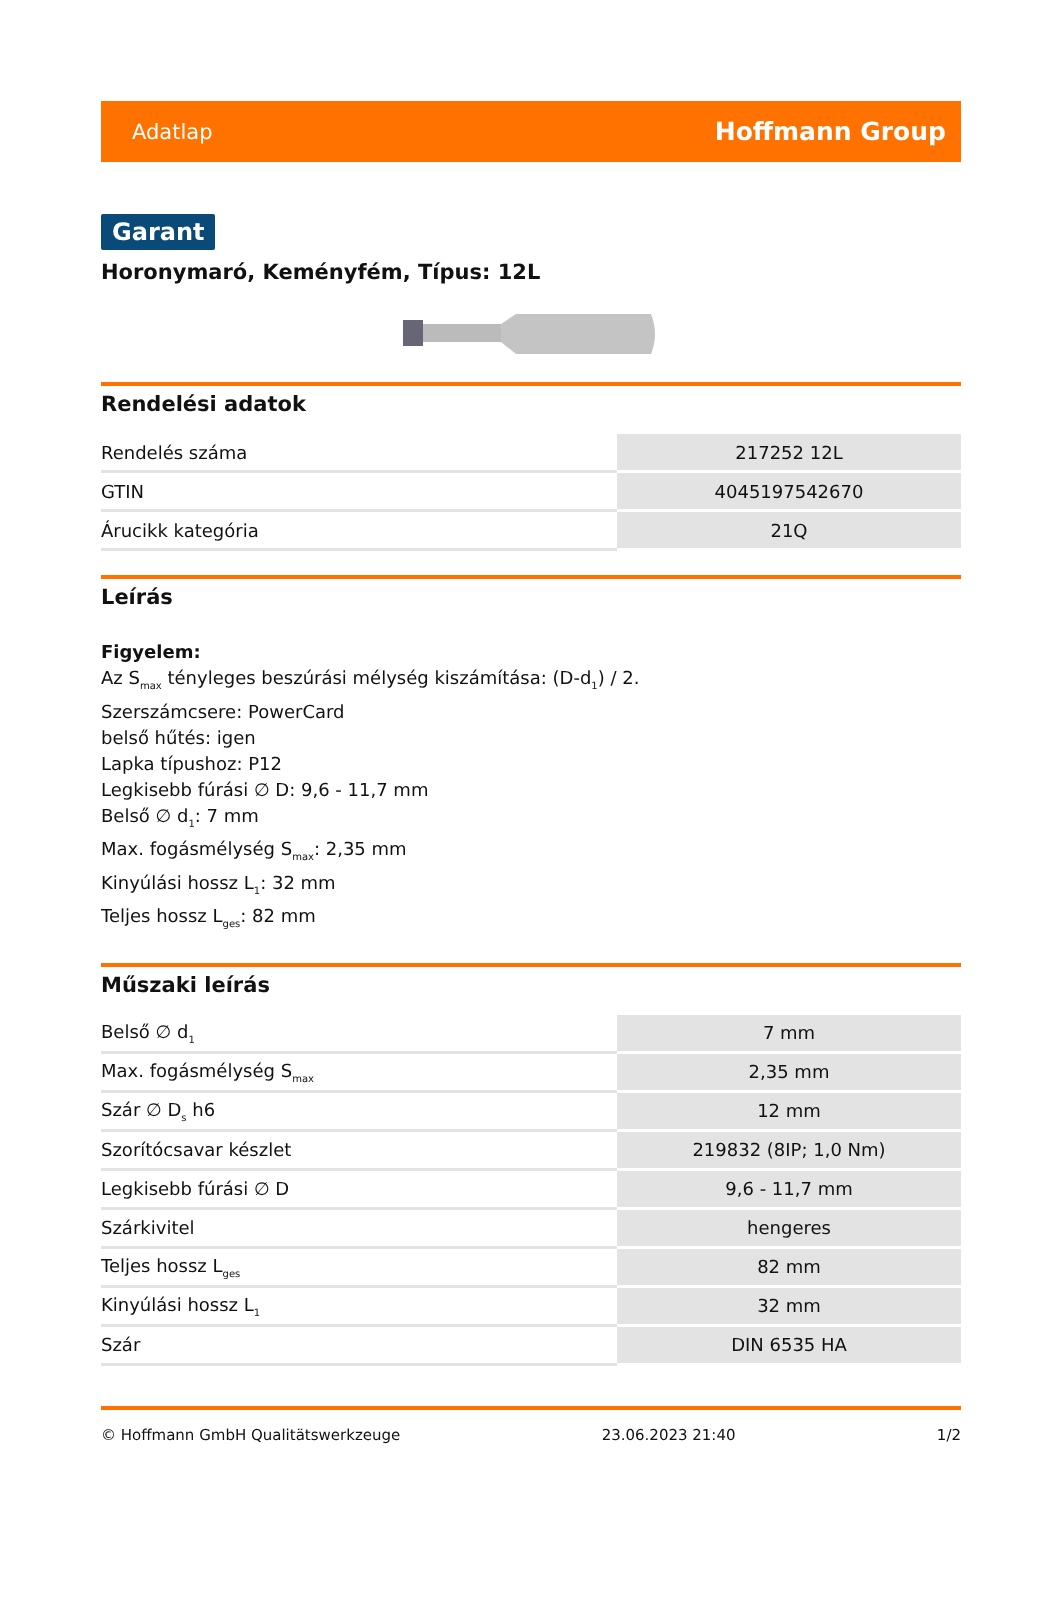Adatlap Hoffmann Group
Garant
Horonymaró, Keményfém, Típus: 12L
Rendelési adatok
| Rendelés száma | 217252 12L |
| GTIN | 4045197542670 |
| Árucikk kategória | 21Q |
Leírás
Figyelem:
Az S<sub>max</sub> tényleges beszúrási mélység kiszámítása: (D-d<sub>1</sub>) / 2.
Szerszámcsere: PowerCard
belső hűtés: igen
Lapka típushoz: P12
Legkisebb fúrási ∅ D: 9,6 - 11,7 mm
Belső ∅ d<sub>1</sub>: 7 mm
Max. fogásmélység S<sub>max</sub>: 2,35 mm
Kinyúlási hossz L<sub>1</sub>: 32 mm
Teljes hossz L<sub>ges</sub>: 82 mm
Műszaki leírás
| Belső ∅ d<sub>1</sub> | 7 mm |
| Max. fogásmélység S<sub>max</sub> | 2,35 mm |
| Szár ∅ D<sub>s</sub> h6 | 12 mm |
| Szorítócsavar készlet | 219832 (8IP; 1,0 Nm) |
| Legkisebb fúrási ∅ D | 9,6 - 11,7 mm |
| Szárkivitel | hengeres |
| Teljes hossz L<sub>ges</sub> | 82 mm |
| Kinyúlási hossz L<sub>1</sub> | 32 mm |
| Szár | DIN 6535 HA |
© Hoffmann GmbH Qualitätswerkzeuge 23.06.2023 21:40 1/2